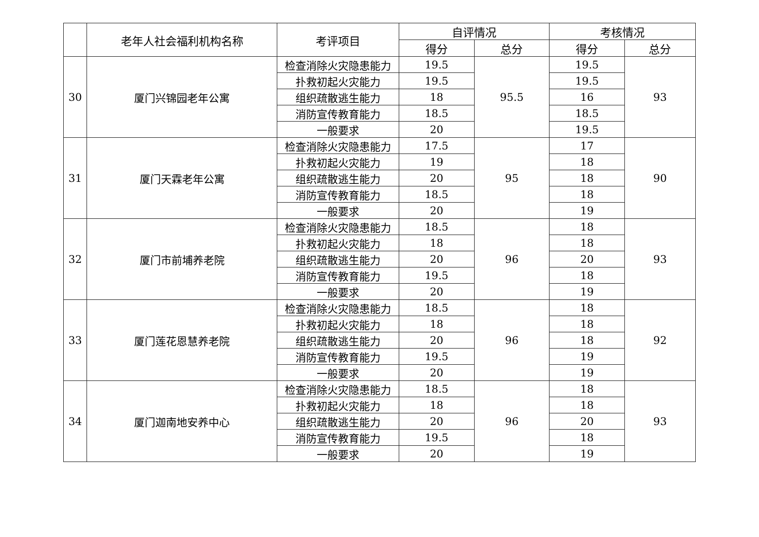| | 老年人社会福利机构名称 | 考评项目 | 自评情况 | | 考核情况 | |
| --- | --- | --- | --- | --- | --- | --- |
| | | | 得分 | 总分 | 得分 | 总分 |
| 30 | 厦门兴锦园老年公寓 | 检查消除火灾隐患能力 | 19.5 | 95.5 | 19.5 | 93 |
| | | 扑救初起火灾能力 | 19.5 | | 19.5 | |
| | | 组织疏散逃生能力 | 18 | | 16 | |
| | | 消防宣传教育能力 | 18.5 | | 18.5 | |
| | | 一般要求 | 20 | | 19.5 | |
| 31 | 厦门天霖老年公寓 | 检查消除火灾隐患能力 | 17.5 | 95 | 17 | 90 |
| | | 扑救初起火灾能力 | 19 | | 18 | |
| | | 组织疏散逃生能力 | 20 | | 18 | |
| | | 消防宣传教育能力 | 18.5 | | 18 | |
| | | 一般要求 | 20 | | 19 | |
| 32 | 厦门市前埔养老院 | 检查消除火灾隐患能力 | 18.5 | 96 | 18 | 93 |
| | | 扑救初起火灾能力 | 18 | | 18 | |
| | | 组织疏散逃生能力 | 20 | | 20 | |
| | | 消防宣传教育能力 | 19.5 | | 18 | |
| | | 一般要求 | 20 | | 19 | |
| 33 | 厦门莲花恩慧养老院 | 检查消除火灾隐患能力 | 18.5 | 96 | 18 | 92 |
| | | 扑救初起火灾能力 | 18 | | 18 | |
| | | 组织疏散逃生能力 | 20 | | 18 | |
| | | 消防宣传教育能力 | 19.5 | | 19 | |
| | | 一般要求 | 20 | | 19 | |
| 34 | 厦门迦南地安养中心 | 检查消除火灾隐患能力 | 18.5 | 96 | 18 | 93 |
| | | 扑救初起火灾能力 | 18 | | 18 | |
| | | 组织疏散逃生能力 | 20 | | 20 | |
| | | 消防宣传教育能力 | 19.5 | | 18 | |
| | | 一般要求 | 20 | | 19 | |